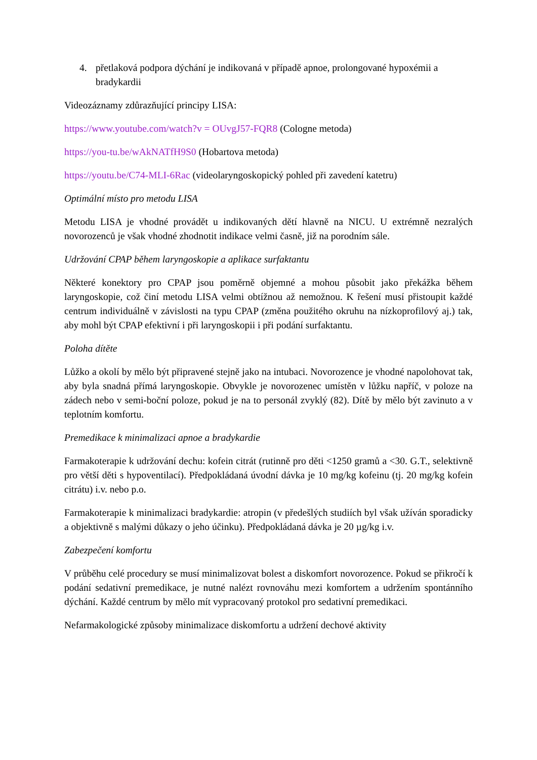4. přetlaková podpora dýchání je indikovaná v případě apnoe, prolongované hypoxémii a bradykardii
Videozáznamy zdůrazňující principy LISA:
https://www.youtube.com/watch?v = OUvgJ57-FQR8 (Cologne metoda)
https://you-tu.be/wAkNATfH9S0 (Hobartova metoda)
https://youtu.be/C74-MLI-6Rac (videolaryngoskopický pohled při zavedení katetru)
Optimální místo pro metodu LISA
Metodu LISA je vhodné provádět u indikovaných dětí hlavně na NICU. U extrémně nezralých novorozenců je však vhodné zhodnotit indikace velmi časně, již na porodním sále.
Udržování CPAP během laryngoskopie a aplikace surfaktantu
Některé konektory pro CPAP jsou poměrně objemné a mohou působit jako překážka během laryngoskopie, což činí metodu LISA velmi obtížnou až nemožnou. K řešení musí přistoupit každé centrum individuálně v závislosti na typu CPAP (změna použitého okruhu na nízkoprofilový aj.) tak, aby mohl být CPAP efektivní i při laryngoskopii i při podání surfaktantu.
Poloha dítěte
Lůžko a okolí by mělo být připravené stejně jako na intubaci. Novorozence je vhodné napolohovat tak, aby byla snadná přímá laryngoskopie. Obvykle je novorozenec umístěn v lůžku napříč, v poloze na zádech nebo v semi-boční poloze, pokud je na to personál zvyklý (82). Dítě by mělo být zavinuto a v teplotním komfortu.
Premedikace k minimalizaci apnoe a bradykardie
Farmakoterapie k udržování dechu: kofein citrát (rutinně pro děti <1250 gramů a <30. G.T., selektivně pro větší děti s hypoventilací). Předpokládaná úvodní dávka je 10 mg/kg kofeinu (tj. 20 mg/kg kofein citrátu) i.v. nebo p.o.
Farmakoterapie k minimalizaci bradykardie: atropin (v předešlých studiích byl však užíván sporadicky a objektivně s malými důkazy o jeho účinku). Předpokládaná dávka je 20 µg/kg i.v.
Zabezpečení komfortu
V průběhu celé procedury se musí minimalizovat bolest a diskomfort novorozence. Pokud se přikročí k podání sedativní premedikace, je nutné nalézt rovnováhu mezi komfortem a udržením spontánního dýchání. Každé centrum by mělo mít vypracovaný protokol pro sedativní premedikaci.
Nefarmakologické způsoby minimalizace diskomfortu a udržení dechové aktivity